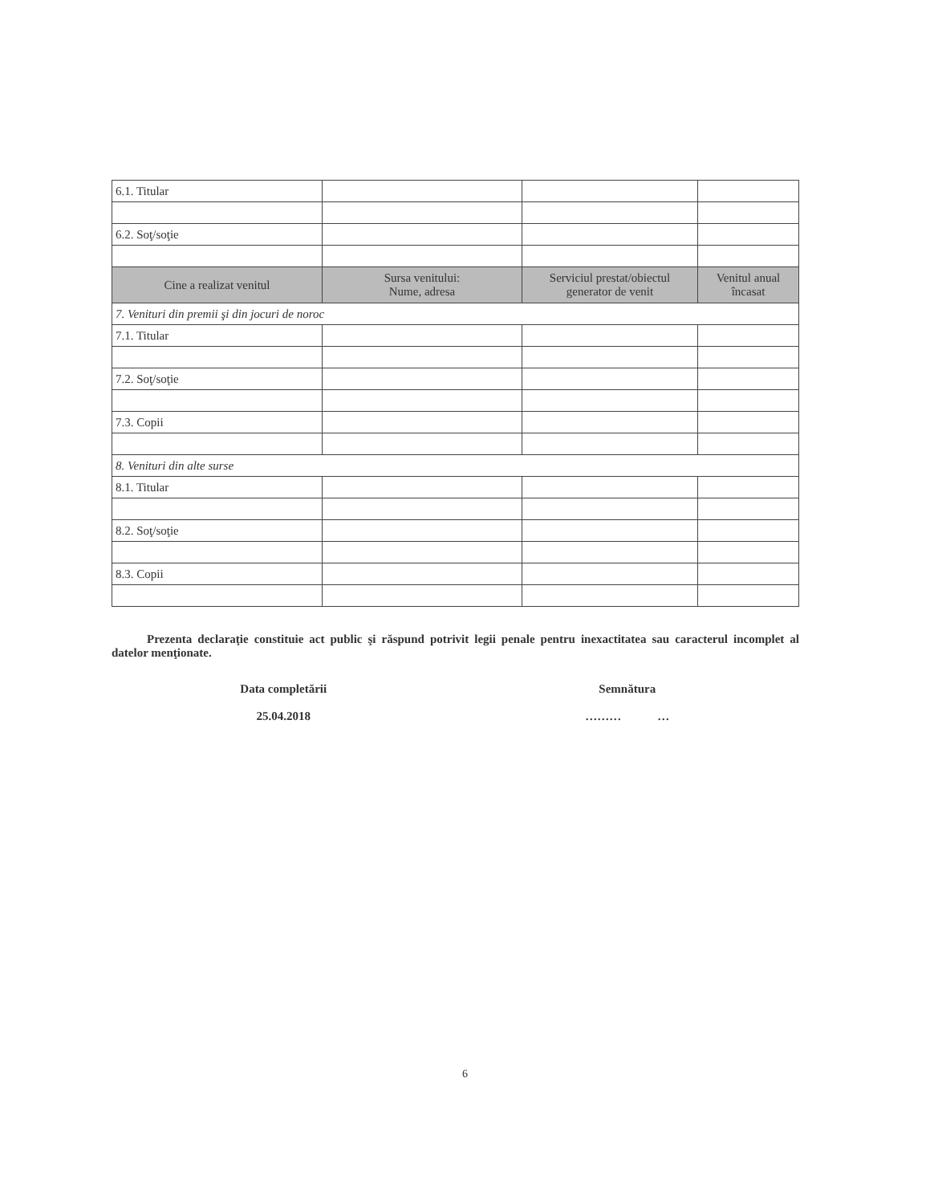| 6.1. Titular | | | |
| 6.2. Soţ/soţie | | | |
| Cine a realizat venitul | Sursa venitului: Nume, adresa | Serviciul prestat/obiectul generator de venit | Venitul anual încasat |
| 7. Venituri din premii şi din jocuri de noroc | | | |
| 7.1. Titular | | | |
| 7.2. Soţ/soţie | | | |
| 7.3. Copii | | | |
| 8. Venituri din alte surse | | | |
| 8.1. Titular | | | |
| 8.2. Soţ/soţie | | | |
| 8.3. Copii | | | |
Prezenta declaraţie constituie act public şi răspund potrivit legii penale pentru inexactitatea sau caracterul incomplet al datelor menţionate.
Data completării
25.04.2018
Semnătura
……… …
6